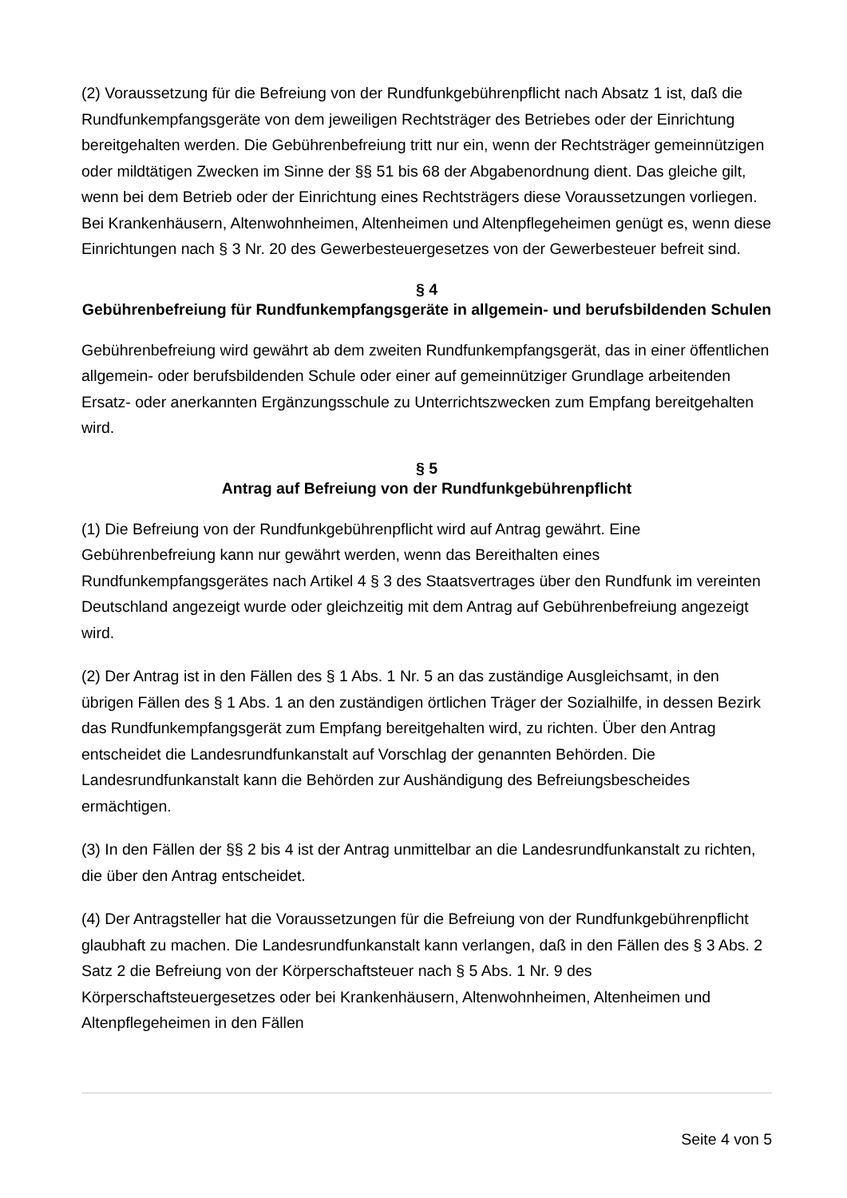(2) Voraussetzung für die Befreiung von der Rundfunkgebührenpflicht nach Absatz 1 ist, daß die Rundfunkempfangsgeräte von dem jeweiligen Rechtsträger des Betriebes oder der Einrichtung bereitgehalten werden. Die Gebührenbefreiung tritt nur ein, wenn der Rechtsträger gemeinnützigen oder mildtätigen Zwecken im Sinne der §§ 51 bis 68 der Abgabenordnung dient. Das gleiche gilt, wenn bei dem Betrieb oder der Einrichtung eines Rechtsträgers diese Voraussetzungen vorliegen. Bei Krankenhäusern, Altenwohnheimen, Altenheimen und Altenpflegeheimen genügt es, wenn diese Einrichtungen nach § 3 Nr. 20 des Gewerbesteuergesetzes von der Gewerbesteuer befreit sind.
§ 4
Gebührenbefreiung für Rundfunkempfangsgeräte in allgemein- und berufsbildenden Schulen
Gebührenbefreiung wird gewährt ab dem zweiten Rundfunkempfangsgerät, das in einer öffentlichen allgemein- oder berufsbildenden Schule oder einer auf gemeinnütziger Grundlage arbeitenden Ersatz- oder anerkannten Ergänzungsschule zu Unterrichtszwecken zum Empfang bereitgehalten wird.
§ 5
Antrag auf Befreiung von der Rundfunkgebührenpflicht
(1) Die Befreiung von der Rundfunkgebührenpflicht wird auf Antrag gewährt. Eine Gebührenbefreiung kann nur gewährt werden, wenn das Bereithalten eines Rundfunkempfangsgerätes nach Artikel 4 § 3 des Staatsvertrages über den Rundfunk im vereinten Deutschland angezeigt wurde oder gleichzeitig mit dem Antrag auf Gebührenbefreiung angezeigt wird.
(2) Der Antrag ist in den Fällen des § 1 Abs. 1 Nr. 5 an das zuständige Ausgleichsamt, in den übrigen Fällen des § 1 Abs. 1 an den zuständigen örtlichen Träger der Sozialhilfe, in dessen Bezirk das Rundfunkempfangsgerät zum Empfang bereitgehalten wird, zu richten. Über den Antrag entscheidet die Landesrundfunkanstalt auf Vorschlag der genannten Behörden. Die Landesrundfunkanstalt kann die Behörden zur Aushändigung des Befreiungsbescheides ermächtigen.
(3) In den Fällen der §§ 2 bis 4 ist der Antrag unmittelbar an die Landesrundfunkanstalt zu richten, die über den Antrag entscheidet.
(4) Der Antragsteller hat die Voraussetzungen für die Befreiung von der Rundfunkgebührenpflicht glaubhaft zu machen. Die Landesrundfunkanstalt kann verlangen, daß in den Fällen des § 3 Abs. 2 Satz 2 die Befreiung von der Körperschaftsteuer nach § 5 Abs. 1 Nr. 9 des Körperschaftsteuergesetzes oder bei Krankenhäusern, Altenwohnheimen, Altenheimen und Altenpflegeheimen in den Fällen
Seite 4 von 5